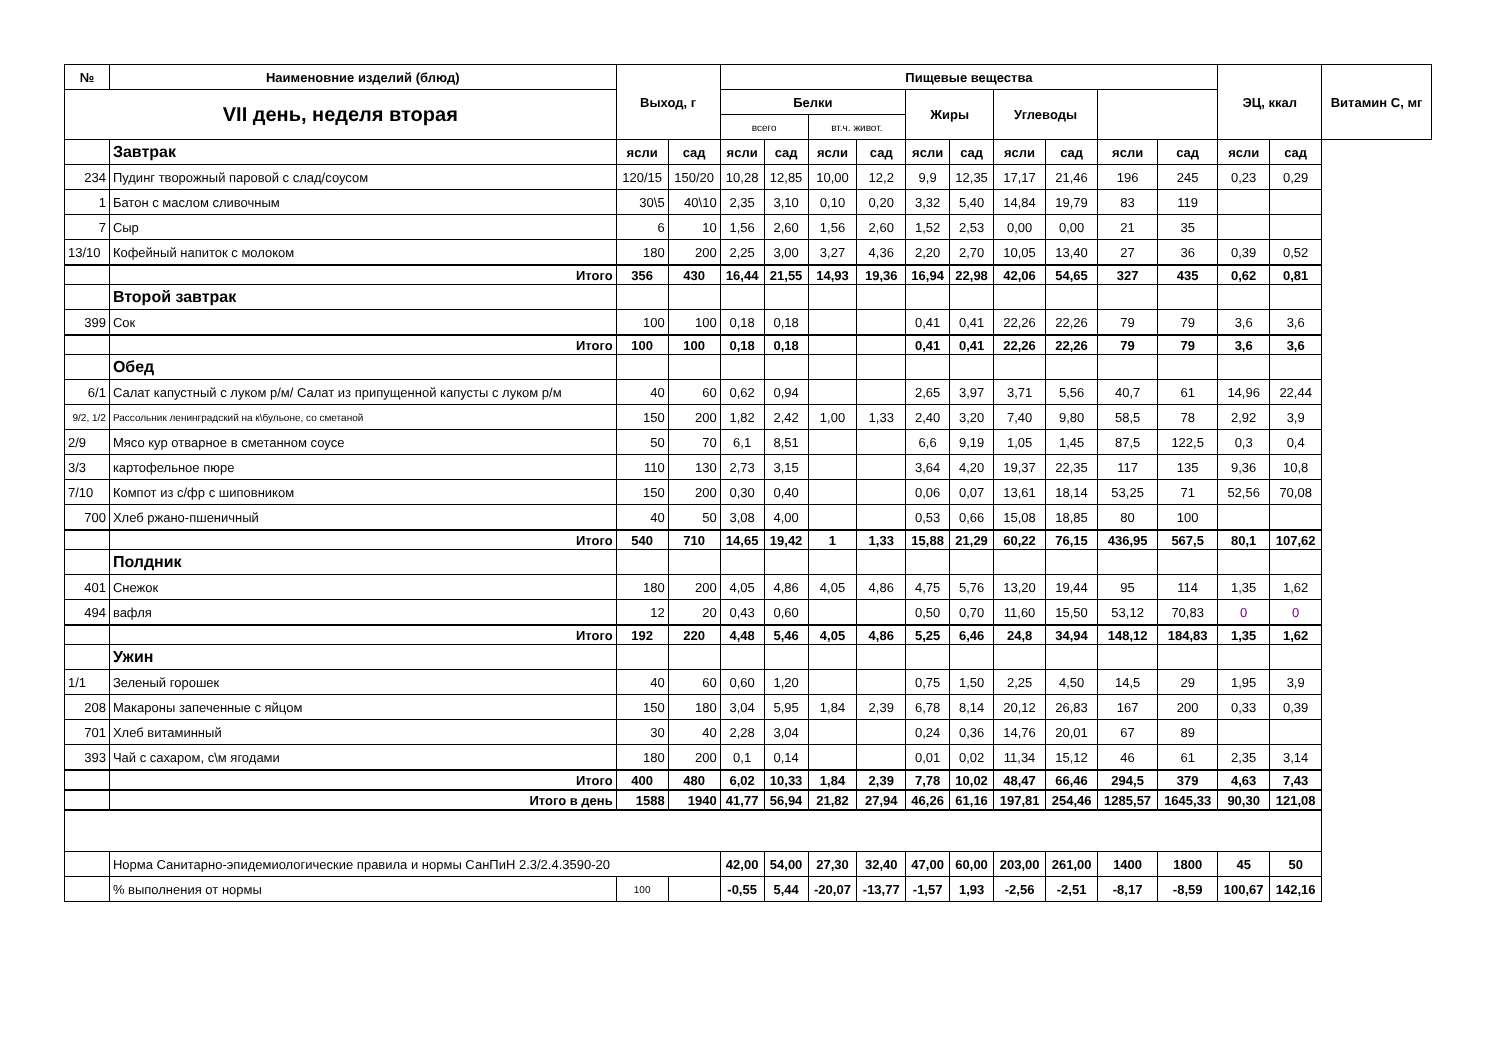| № | Наименовние изделий (блюд) | Выход, г | | Пищевые вещества | | | | | | | | | | ЭЦ, ккал | | Витамин С, мг |
| --- | --- | --- | --- | --- | --- | --- | --- | --- | --- | --- | --- | --- | --- | --- | --- | --- |
| VII день, неделя вторая | | | | Белки | | | | Жиры | | Углеводы | | | | | | |
| | | | | всего | | вт.ч. живот. | | | | | | | | | | |
| | Завтрак | ясли | сад | ясли | сад | ясли | сад | ясли | сад | ясли | сад | ясли | сад | ясли | сад | |
| 234 | Пудинг творожный паровой с слад/соусом | 120/15 | 150/20 | 10,28 | 12,85 | 10,00 | 12,2 | 9,9 | 12,35 | 17,17 | 21,46 | 196 | 245 | 0,23 | 0,29 | |
| 1 | Батон с маслом сливочным | 30\5 | 40\10 | 2,35 | 3,10 | 0,10 | 0,20 | 3,32 | 5,40 | 14,84 | 19,79 | 83 | 119 | | | |
| 7 | Сыр | 6 | 10 | 1,56 | 2,60 | 1,56 | 2,60 | 1,52 | 2,53 | 0,00 | 0,00 | 21 | 35 | | | |
| 13/10 | Кофейный напиток с молоком | 180 | 200 | 2,25 | 3,00 | 3,27 | 4,36 | 2,20 | 2,70 | 10,05 | 13,40 | 27 | 36 | 0,39 | 0,52 | |
| | Итого | 356 | 430 | 16,44 | 21,55 | 14,93 | 19,36 | 16,94 | 22,98 | 42,06 | 54,65 | 327 | 435 | 0,62 | 0,81 | |
| | Второй завтрак | | | | | | | | | | | | | | | |
| 399 | Сок | 100 | 100 | 0,18 | 0,18 | | | 0,41 | 0,41 | 22,26 | 22,26 | 79 | 79 | 3,6 | 3,6 | |
| | Итого | 100 | 100 | 0,18 | 0,18 | | | 0,41 | 0,41 | 22,26 | 22,26 | 79 | 79 | 3,6 | 3,6 | |
| | Обед | | | | | | | | | | | | | | | |
| 6/1 | Салат капустный с луком р/м/ Салат из припущенной капусты с луком р/м | 40 | 60 | 0,62 | 0,94 | | | 2,65 | 3,97 | 3,71 | 5,56 | 40,7 | 61 | 14,96 | 22,44 | |
| 9/2, 1/2 | Рассольник ленинградский на к\бульоне, со сметаной | 150 | 200 | 1,82 | 2,42 | 1,00 | 1,33 | 2,40 | 3,20 | 7,40 | 9,80 | 58,5 | 78 | 2,92 | 3,9 | |
| 2/9 | Мясо кур отварное в сметанном соусе | 50 | 70 | 6,1 | 8,51 | | | 6,6 | 9,19 | 1,05 | 1,45 | 87,5 | 122,5 | 0,3 | 0,4 | |
| 3/3 | картофельное пюре | 110 | 130 | 2,73 | 3,15 | | | 3,64 | 4,20 | 19,37 | 22,35 | 117 | 135 | 9,36 | 10,8 | |
| 7/10 | Компот из с/фр с шиповником | 150 | 200 | 0,30 | 0,40 | | | 0,06 | 0,07 | 13,61 | 18,14 | 53,25 | 71 | 52,56 | 70,08 | |
| 700 | Хлеб ржано-пшеничный | 40 | 50 | 3,08 | 4,00 | | | 0,53 | 0,66 | 15,08 | 18,85 | 80 | 100 | | | |
| | Итого | 540 | 710 | 14,65 | 19,42 | 1 | 1,33 | 15,88 | 21,29 | 60,22 | 76,15 | 436,95 | 567,5 | 80,1 | 107,62 | |
| | Полдник | | | | | | | | | | | | | | | |
| 401 | Снежок | 180 | 200 | 4,05 | 4,86 | 4,05 | 4,86 | 4,75 | 5,76 | 13,20 | 19,44 | 95 | 114 | 1,35 | 1,62 | |
| 494 | вафля | 12 | 20 | 0,43 | 0,60 | | | 0,50 | 0,70 | 11,60 | 15,50 | 53,12 | 70,83 | 0 | 0 | |
| | Итого | 192 | 220 | 4,48 | 5,46 | 4,05 | 4,86 | 5,25 | 6,46 | 24,8 | 34,94 | 148,12 | 184,83 | 1,35 | 1,62 | |
| | Ужин | | | | | | | | | | | | | | | |
| 1/1 | Зеленый горошек | 40 | 60 | 0,60 | 1,20 | | | 0,75 | 1,50 | 2,25 | 4,50 | 14,5 | 29 | 1,95 | 3,9 | |
| 208 | Макароны запеченные с яйцом | 150 | 180 | 3,04 | 5,95 | 1,84 | 2,39 | 6,78 | 8,14 | 20,12 | 26,83 | 167 | 200 | 0,33 | 0,39 | |
| 701 | Хлеб витаминный | 30 | 40 | 2,28 | 3,04 | | | 0,24 | 0,36 | 14,76 | 20,01 | 67 | 89 | | | |
| 393 | Чай с сахаром, с\м ягодами | 180 | 200 | 0,1 | 0,14 | | | 0,01 | 0,02 | 11,34 | 15,12 | 46 | 61 | 2,35 | 3,14 | |
| | Итого | 400 | 480 | 6,02 | 10,33 | 1,84 | 2,39 | 7,78 | 10,02 | 48,47 | 66,46 | 294,5 | 379 | 4,63 | 7,43 | |
| | Итого в день | 1588 | 1940 | 41,77 | 56,94 | 21,82 | 27,94 | 46,26 | 61,16 | 197,81 | 254,46 | 1285,57 | 1645,33 | 90,30 | 121,08 | |
| | Норма Санитарно-эпидемиологические правила и нормы СанПиН 2.3/2.4.3590-20 | | | 42,00 | 54,00 | 27,30 | 32,40 | 47,00 | 60,00 | 203,00 | 261,00 | 1400 | 1800 | 45 | 50 | |
| | % выполнения от нормы | 100 | | -0,55 | 5,44 | -20,07 | -13,77 | -1,57 | 1,93 | -2,56 | -2,51 | -8,17 | -8,59 | 100,67 | 142,16 | |